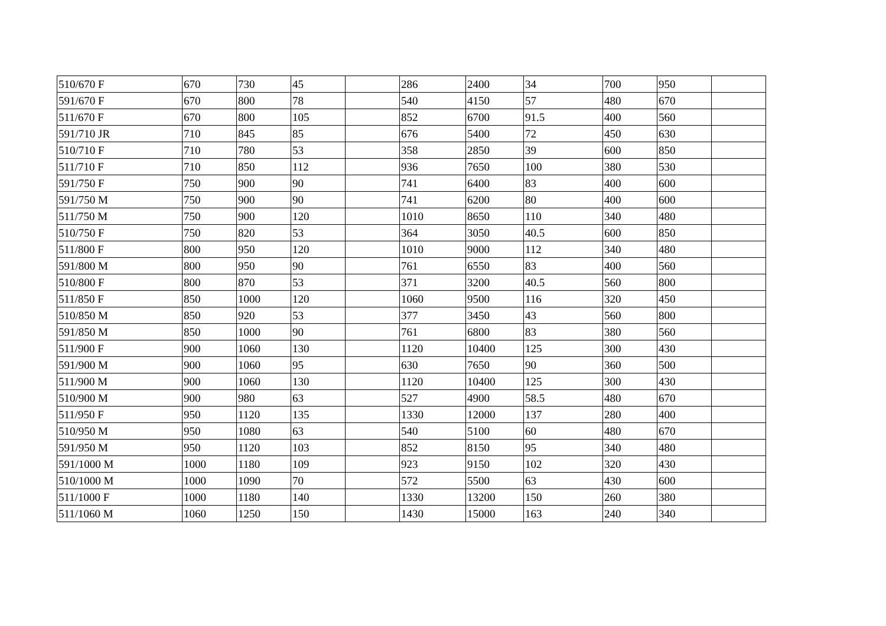| 510/670 F | 670 | 730 | 45 | | 286 | 2400 | 34 | 700 | 950 | |
| 591/670 F | 670 | 800 | 78 | | 540 | 4150 | 57 | 480 | 670 | |
| 511/670 F | 670 | 800 | 105 | | 852 | 6700 | 91.5 | 400 | 560 | |
| 591/710 JR | 710 | 845 | 85 | | 676 | 5400 | 72 | 450 | 630 | |
| 510/710 F | 710 | 780 | 53 | | 358 | 2850 | 39 | 600 | 850 | |
| 511/710 F | 710 | 850 | 112 | | 936 | 7650 | 100 | 380 | 530 | |
| 591/750 F | 750 | 900 | 90 | | 741 | 6400 | 83 | 400 | 600 | |
| 591/750 M | 750 | 900 | 90 | | 741 | 6200 | 80 | 400 | 600 | |
| 511/750 M | 750 | 900 | 120 | | 1010 | 8650 | 110 | 340 | 480 | |
| 510/750 F | 750 | 820 | 53 | | 364 | 3050 | 40.5 | 600 | 850 | |
| 511/800 F | 800 | 950 | 120 | | 1010 | 9000 | 112 | 340 | 480 | |
| 591/800 M | 800 | 950 | 90 | | 761 | 6550 | 83 | 400 | 560 | |
| 510/800 F | 800 | 870 | 53 | | 371 | 3200 | 40.5 | 560 | 800 | |
| 511/850 F | 850 | 1000 | 120 | | 1060 | 9500 | 116 | 320 | 450 | |
| 510/850 M | 850 | 920 | 53 | | 377 | 3450 | 43 | 560 | 800 | |
| 591/850 M | 850 | 1000 | 90 | | 761 | 6800 | 83 | 380 | 560 | |
| 511/900 F | 900 | 1060 | 130 | | 1120 | 10400 | 125 | 300 | 430 | |
| 591/900 M | 900 | 1060 | 95 | | 630 | 7650 | 90 | 360 | 500 | |
| 511/900 M | 900 | 1060 | 130 | | 1120 | 10400 | 125 | 300 | 430 | |
| 510/900 M | 900 | 980 | 63 | | 527 | 4900 | 58.5 | 480 | 670 | |
| 511/950 F | 950 | 1120 | 135 | | 1330 | 12000 | 137 | 280 | 400 | |
| 510/950 M | 950 | 1080 | 63 | | 540 | 5100 | 60 | 480 | 670 | |
| 591/950 M | 950 | 1120 | 103 | | 852 | 8150 | 95 | 340 | 480 | |
| 591/1000 M | 1000 | 1180 | 109 | | 923 | 9150 | 102 | 320 | 430 | |
| 510/1000 M | 1000 | 1090 | 70 | | 572 | 5500 | 63 | 430 | 600 | |
| 511/1000 F | 1000 | 1180 | 140 | | 1330 | 13200 | 150 | 260 | 380 | |
| 511/1060 M | 1060 | 1250 | 150 | | 1430 | 15000 | 163 | 240 | 340 | |